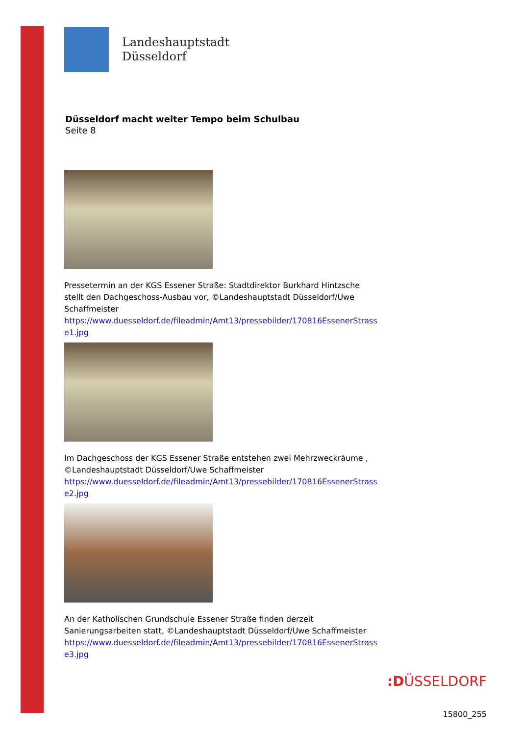Landeshauptstadt
Düsseldorf
Düsseldorf macht weiter Tempo beim Schulbau
Seite 8
Pressetermin an der KGS Essener Straße: Stadtdirektor Burkhard Hintzsche stellt den Dachgeschoss-Ausbau vor, ©Landeshauptstadt Düsseldorf/Uwe Schaffmeister
https://www.duesseldorf.de/fileadmin/Amt13/pressebilder/170816EssenerStrasse1.jpg
Im Dachgeschoss der KGS Essener Straße entstehen zwei Mehrzweckräume , ©Landeshauptstadt Düsseldorf/Uwe Schaffmeister
https://www.duesseldorf.de/fileadmin/Amt13/pressebilder/170816EssenerStrasse2.jpg
An der Katholischen Grundschule Essener Straße finden derzeit Sanierungsarbeiten statt, ©Landeshauptstadt Düsseldorf/Uwe Schaffmeister
https://www.duesseldorf.de/fileadmin/Amt13/pressebilder/170816EssenerStrasse3.jpg
:DÜSSELDORF
15800_255